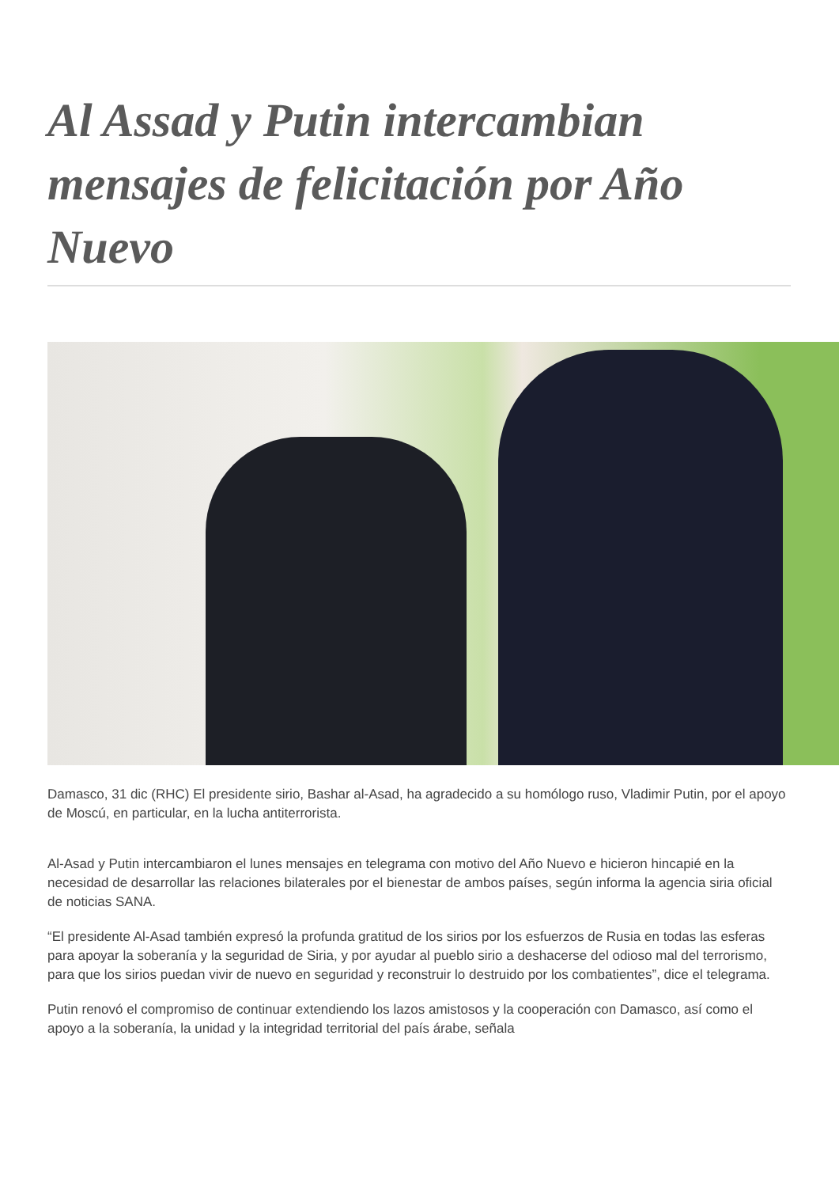Al Assad y Putin intercambian mensajes de felicitación por Año Nuevo
Damasco, 31 dic (RHC) El presidente sirio, Bashar al-Asad, ha agradecido a su homólogo ruso, Vladimir Putin, por el apoyo de Moscú, en particular, en la lucha antiterrorista.
Al-Asad y Putin intercambiaron el lunes mensajes en telegrama con motivo del Año Nuevo e hicieron hincapié en la necesidad de desarrollar las relaciones bilaterales por el bienestar de ambos países, según informa la agencia siria oficial de noticias SANA.
“El presidente Al-Asad también expresó la profunda gratitud de los sirios por los esfuerzos de Rusia en todas las esferas para apoyar la soberanía y la seguridad de Siria, y por ayudar al pueblo sirio a deshacerse del odioso mal del terrorismo, para que los sirios puedan vivir de nuevo en seguridad y reconstruir lo destruido por los combatientes”, dice el telegrama.
Putin renovó el compromiso de continuar extendiendo los lazos amistosos y la cooperación con Damasco, así como el apoyo a la soberanía, la unidad y la integridad territorial del país árabe, señala